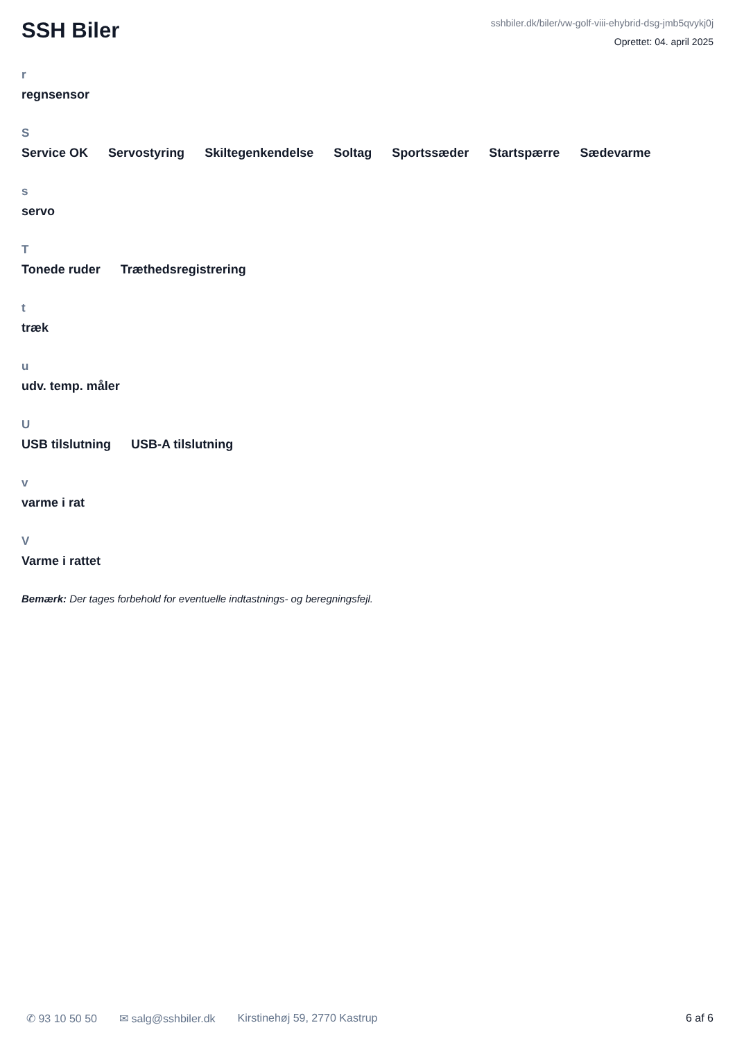SSH Biler
sshbiler.dk/biler/vw-golf-viii-ehybrid-dsg-jmb5qvykj0j
Oprettet: 04. april 2025
r
regnsensor
S
Service OK Servostyring Skiltegenkendelse Soltag Sportssæder Startspærre Sædevarme
s
servo
T
Tonede ruder Træthedsregistrering
t
træk
u
udv. temp. måler
U
USB tilslutning USB-A tilslutning
v
varme i rat
V
Varme i rattet
Bemærk: Der tages forbehold for eventuelle indtastnings- og beregningsfejl.
✆ 93 10 50 50 ✉ salg@sshbiler.dk Kirstinehøj 59, 2770 Kastrup 6 af 6